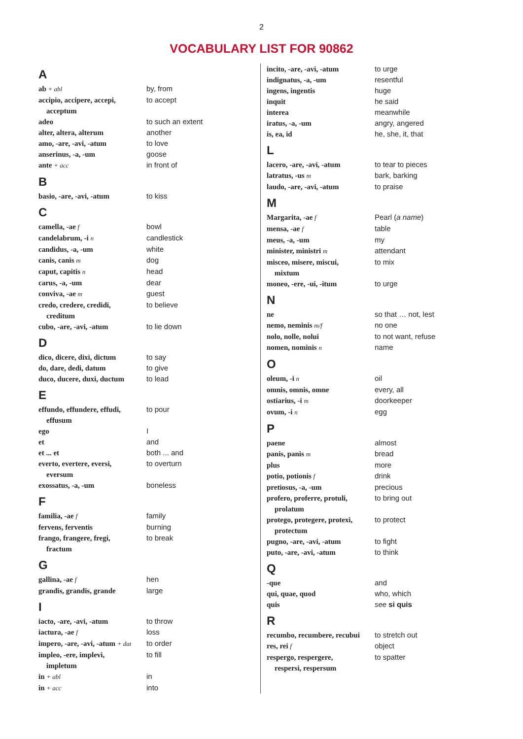2
VOCABULARY LIST FOR 90862
A
| ab + abl | by, from |
| accipio, accipere, accepi, acceptum | to accept |
| adeo | to such an extent |
| alter, altera, alterum | another |
| amo, -are, -avi, -atum | to love |
| anserinus, -a, -um | goose |
| ante + acc | in front of |
B
| basio, -are, -avi, -atum | to kiss |
C
| camella, -ae f | bowl |
| candelabrum, -i n | candlestick |
| candidus, -a, -um | white |
| canis, canis m | dog |
| caput, capitis n | head |
| carus, -a, -um | dear |
| conviva, -ae m | guest |
| credo, credere, credidi, creditum | to believe |
| cubo, -are, -avi, -atum | to lie down |
D
| dico, dicere, dixi, dictum | to say |
| do, dare, dedi, datum | to give |
| duco, ducere, duxi, ductum | to lead |
E
| effundo, effundere, effudi, effusum | to pour |
| ego | I |
| et | and |
| et ... et | both ... and |
| everto, evertere, eversi, eversum | to overturn |
| exossatus, -a, -um | boneless |
F
| familia, -ae f | family |
| fervens, ferventis | burning |
| frango, frangere, fregi, fractum | to break |
G
| gallina, -ae f | hen |
| grandis, grandis, grande | large |
I
| iacto, -are, -avi, -atum | to throw |
| iactura, -ae f | loss |
| impero, -are, -avi, -atum + dat | to order |
| impleo, -ere, implevi, impletum | to fill |
| in + abl | in |
| in + acc | into |
| incito, -are, -avi, -atum | to urge |
| indignatus, -a, -um | resentful |
| ingens, ingentis | huge |
| inquit | he said |
| interea | meanwhile |
| iratus, -a, -um | angry, angered |
| is, ea, id | he, she, it, that |
L
| lacero, -are, -avi, -atum | to tear to pieces |
| latratus, -us m | bark, barking |
| laudo, -are, -avi, -atum | to praise |
M
| Margarita, -ae f | Pearl ( a name ) |
| mensa, -ae f | table |
| meus, -a, -um | my |
| minister, ministri m | attendant |
| misceo, misere, miscui, mixtum | to mix |
| moneo, -ere, -ui, -itum | to urge |
N
| ne | so that … not, lest |
| nemo, neminis m/f | no one |
| nolo, nolle, nolui | to not want, refuse |
| nomen, nominis n | name |
O
| oleum, -i n | oil |
| omnis, omnis, omne | every, all |
| ostiarius, -i m | doorkeeper |
| ovum, -i n | egg |
P
| paene | almost |
| panis, panis m | bread |
| plus | more |
| potio, potionis f | drink |
| pretiosus, -a, -um | precious |
| profero, proferre, protuli, prolatum | to bring out |
| protego, protegere, protexi, protectum | to protect |
| pugno, -are, -avi, -atum | to fight |
| puto, -are, -avi, -atum | to think |
Q
| -que | and |
| qui, quae, quod | who, which |
| quis | see si quis |
R
| recumbo, recumbere, recubui | to stretch out |
| res, rei f | object |
| respergo, respergere, respersi, respersum | to spatter |